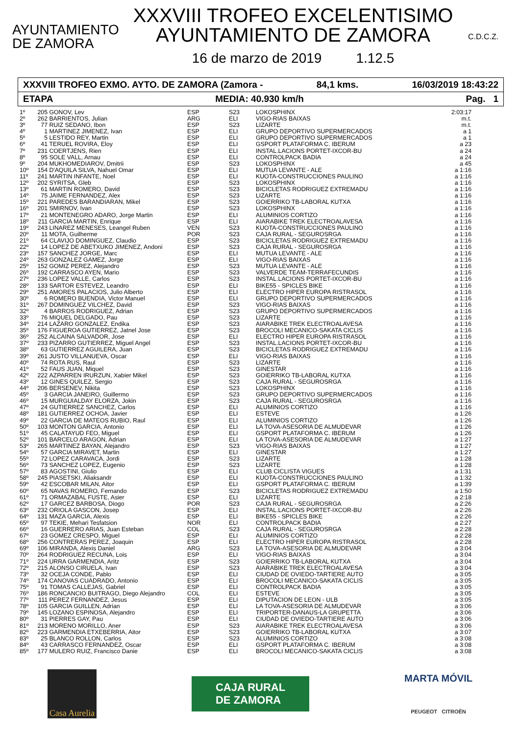AYUNTAMIENTO
DE ZAMORA
XXXVIII TROFEO EXCELENTISIMO
AYUNTAMIENTO DE ZAMORA
16 de marzo de 2019 1.12.5
C.D.C.Z.
XXXVIII TROFEO EXMO. AYTO. DE ZAMORA (Zamora - 84,1 kms. 16/03/2019 18:43:22
ETAPA MEDIA: 40.930 km/h Pag. 1
| 1º | 205 | GONOV, Lev | ESP | S23 | LOKOSPHINX | 2:03:17 |
| 2º | 262 | BARRIENTOS, Julian | ARG | ELI | VIGO-RIAS BAIXAS | m.t. |
| 3º | 77 | RUIZ SEDANO, Ibon | ESP | S23 | LIZARTE | m.t. |
| 4º | 1 | MARTINEZ JIMENEZ, Ivan | ESP | ELI | GRUPO DEPORTIVO SUPERMERCADOS | a 1 |
| 5º | 5 | LESTIDO REY, Martin | ESP | ELI | GRUPO DEPORTIVO SUPERMERCADOS | a 1 |
| 6º | 41 | TERUEL ROVIRA, Eloy | ESP | ELI | GSPORT PLATAFORMA C. IBERUM | a 23 |
| 7º | 231 | COERTJENS, Rien | ESP | ELI | INSTAL.LACIONS PORTET-IXCOR-BU | a 24 |
| 8º | 95 | SOLE VALL, Arnau | ESP | ELI | CONTROLPACK BADIA | a 24 |
| 9º | 204 | MUKHOMEDIAROV, Dmitrii | ESP | S23 | LOKOSPHINX | a 45 |
| 10º | 154 | D'AQUILA SILVA, Nahuel Omar | ESP | ELI | MUTUA LEVANTE - ALE | a 1:16 |
| 11º | 241 | MARTIN INFANTE, Noel | ESP | ELI | KUOTA-CONSTRUCCIONES PAULINO | a 1:16 |
| 12º | 202 | SYRITSA, Gleb | ESP | S23 | LOKOSPHINX | a 1:16 |
| 13º | 61 | MARTIN ROMERO, David | ESP | S23 | BICICLETAS RODRIGUEZ EXTREMADU | a 1:16 |
| 14º | 75 | JAIME FERNANDEZ, Alex | ESP | S23 | LIZARTE | a 1:16 |
| 15º | 221 | PAREDES BARANDIARAN, Mikel | ESP | S23 | GOIERRIKO TB-LABORAL KUTXA | a 1:16 |
| 16º | 201 | SMIRNOV, Ivan | ESP | S23 | LOKOSPHINX | a 1:16 |
| 17º | 21 | MONTENEGRO ADARO, Jorge Martin | ESP | ELI | ALUMINIOS CORTIZO | a 1:16 |
| 18º | 211 | GARCIA MARTIN, Enrique | ESP | ELI | AIARABIKE TREK ELECTROALAVESA | a 1:16 |
| 19º | 243 | LINAREZ MENESES, Leangel Ruben | VEN | S23 | KUOTA-CONSTRUCCIONES PAULINO | a 1:16 |
| 20º | 11 | MOTA, Guilherme | POR | S23 | CAJA RURAL - SEGUROSRGA | a 1:16 |
| 21º | 64 | CLAVIJO DOMINGUEZ, Claudio | ESP | S23 | BICICLETAS RODRIGUEZ EXTREMADU | a 1:16 |
| 22º | 14 | LOPEZ DE ABETXUKO JIMENEZ, Andoni | ESP | S23 | CAJA RURAL - SEGUROSRGA | a 1:16 |
| 23º | 157 | SANCHEZ JORGE, Marc | ESP | ELI | MUTUA LEVANTE - ALE | a 1:16 |
| 24º | 263 | GONZALEZ GAMEZ, Jorge | ESP | ELI | VIGO-RIAS BAIXAS | a 1:16 |
| 25º | 152 | GOMIZ PEREZ, Alejandro | ESP | S23 | MUTUA LEVANTE - ALE | a 1:16 |
| 26º | 192 | CARRASCO AYEN, Mario | ESP | S23 | VALVERDE TEAM-TERRAFECUNDIS | a 1:16 |
| 27º | 236 | LOPEZ VALLE, Carlos | ESP | S23 | INSTAL.LACIONS PORTET-IXCOR-BU | a 1:16 |
| 28º | 133 | SARTOR ESTEVEZ, Leandro | ESP | ELI | BIKE55 - SPICLES BIKE | a 1:16 |
| 29º | 251 | AMORES PALACIOS, Julio Alberto | ESP | ELI | ELECTRO HIPER EUROPA RISTRASOL | a 1:16 |
| 30º | 6 | ROMERO BUENDIA, Victor Manuel | ESP | ELI | GRUPO DEPORTIVO SUPERMERCADOS | a 1:16 |
| 31º | 267 | DOMINGUEZ VILCHEZ, David | ESP | S23 | VIGO-RIAS BAIXAS | a 1:16 |
| 32º | 4 | BARROS RODRIGUEZ, Adrian | ESP | S23 | GRUPO DEPORTIVO SUPERMERCADOS | a 1:16 |
| 33º | 76 | MIQUEL DELGADO, Pau | ESP | S23 | LIZARTE | a 1:16 |
| 34º | 214 | LAZARO GONZALEZ, Endika | ESP | S23 | AIARABIKE TREK ELECTROALAVESA | a 1:16 |
| 35º | 176 | FIGUEROA GUTIERREZ, Jatnel Jose | ESP | S23 | BROCOLI MECANICO-SAKATA CICLIS | a 1:16 |
| 36º | 252 | ALCAINA SALVADOR, Jose | ESP | ELI | ELECTRO HIPER EUROPA RISTRASOL | a 1:16 |
| 37º | 233 | PIZARRO GUTIERREZ, Miguel Angel | ESP | S23 | INSTAL.LACIONS PORTET-IXCOR-BU | a 1:16 |
| 38º | 63 | GUTIERREZ AGUILERA, Juan | ESP | S23 | BICICLETAS RODRIGUEZ EXTREMADU | a 1:16 |
| 39º | 261 | JUSTO VILLANUEVA, Oscar | ESP | ELI | VIGO-RIAS BAIXAS | a 1:16 |
| 40º | 74 | ROTA RUS, Raul | ESP | S23 | LIZARTE | a 1:16 |
| 41º | 52 | FAUS JUAN, Miquel | ESP | S23 | GINESTAR | a 1:16 |
| 42º | 222 | AZPARREN IRURZUN, Xabier Mikel | ESP | S23 | GOIERRIKO TB-LABORAL KUTXA | a 1:16 |
| 43º | 12 | GINES QUILEZ, Sergio | ESP | S23 | CAJA RURAL - SEGUROSRGA | a 1:16 |
| 44º | 206 | BERSENEV, Nikita | ESP | S23 | LOKOSPHINX | a 1:16 |
| 45º | 3 | GARCIA JANEIRO, Guillermo | ESP | S23 | GRUPO DEPORTIVO SUPERMERCADOS | a 1:16 |
| 46º | 15 | MURGUIALDAY ELORZA, Jokin | ESP | S23 | CAJA RURAL - SEGUROSRGA | a 1:16 |
| 47º | 24 | GUTIERREZ SANCHEZ, Carlos | ESP | ELI | ALUMINIOS CORTIZO | a 1:16 |
| 48º | 181 | GUTIERREZ OCHOA, Javier | ESP | ELI | ESTEVE | a 1:26 |
| 49º | 22 | GARCIA DE MATEOS RUBIO, Raul | ESP | ELI | ALUMINIOS CORTIZO | a 1:26 |
| 50º | 103 | MONTON GARCIA, Antonio | ESP | ELI | LA TOVA-ASESORIA DE ALMUDEVAR | a 1:26 |
| 51º | 45 | CALATAYUD FEO, Miguel | ESP | ELI | GSPORT PLATAFORMA C. IBERUM | a 1:26 |
| 52º | 101 | BARCELO ARAGON, Adrian | ESP | ELI | LA TOVA-ASESORIA DE ALMUDEVAR | a 1:27 |
| 53º | 265 | MARTINEZ BAYAN, Alejandro | ESP | S23 | VIGO-RIAS BAIXAS | a 1:27 |
| 54º | 57 | GARCIA MIRAVET, Martin | ESP | ELI | GINESTAR | a 1:27 |
| 55º | 72 | LOPEZ CARAVACA, Jordi | ESP | S23 | LIZARTE | a 1:28 |
| 56º | 73 | SANCHEZ LOPEZ, Eugenio | ESP | S23 | LIZARTE | a 1:28 |
| 57º | 83 | AGOSTINI, Giulio | ESP | ELI | CLUB CICLISTA VIGUES | a 1:31 |
| 58º | 245 | PIASETSKI, Aliaksandr | ESP | ELI | KUOTA-CONSTRUCCIONES PAULINO | a 1:32 |
| 59º | 42 | ESCOBAR MILAN, Aitor | ESP | ELI | GSPORT PLATAFORMA C. IBERUM | a 1:39 |
| 60º | 65 | NAVAS ROMERO, Fernando | ESP | S23 | BICICLETAS RODRIGUEZ EXTREMADU | a 1:50 |
| 61º | 71 | ORMAZABAL FUSTE, Asier | ESP | ELI | LIZARTE | a 2:18 |
| 62º | 17 | GARCEZ BARBOSA, Diogo | POR | S23 | CAJA RURAL - SEGUROSRGA | a 2:26 |
| 63º | 232 | ORIOLA GASCON, Josep | ESP | ELI | INSTAL.LACIONS PORTET-IXCOR-BU | a 2:26 |
| 64º | 131 | MAZA GARCIA, Alexis | ESP | ELI | BIKE55 - SPICLES BIKE | a 2:26 |
| 65º | 97 | TEKIE, Mehari Tesfatsion | NOR | ELI | CONTROLPACK BADIA | a 2:27 |
| 66º | 16 | GUERRERO ARIAS, Juan Esteban | COL | S23 | CAJA RURAL - SEGUROSRGA | a 2:28 |
| 67º | 23 | GOMEZ CRESPO, Miguel | ESP | ELI | ALUMINIOS CORTIZO | a 2:28 |
| 68º | 256 | CONTRERAS PEREZ, Joaquin | ESP | ELI | ELECTRO HIPER EUROPA RISTRASOL | a 2:28 |
| 69º | 106 | MIRANDA, Alexis Daniel | ARG | S23 | LA TOVA-ASESORIA DE ALMUDEVAR | a 3:04 |
| 70º | 264 | RODRIGUEZ RECUNA, Lois | ESP | ELI | VIGO-RIAS BAIXAS | a 3:04 |
| 71º | 224 | URRA GARMENDIA, Aritz | ESP | S23 | GOIERRIKO TB-LABORAL KUTXA | a 3:04 |
| 72º | 215 | ALONSO CIRUELA, Ivan | ESP | S23 | AIARABIKE TREK ELECTROALAVESA | a 3:04 |
| 73º | 32 | OCEJA CONDE, Pablo | ESP | ELI | CIUDAD DE OVIEDO-TARTIERE AUTO | a 3:05 |
| 74º | 174 | CANOVAS CUADRADO, Antonio | ESP | ELI | BROCOLI MECANICO-SAKATA CICLIS | a 3:05 |
| 75º | 91 | TOMAS CALLEJAS, Gabriel | ESP | ELI | CONTROLPACK BADIA | a 3:05 |
| 76º | 186 | RONCANCIO BUITRAGO, Diego Alejandro | COL | ELI | ESTEVE | a 3:05 |
| 77º | 111 | PEREZ FERNANDEZ, Jesus | ESP | ELI | DIPUTACION DE LEON - ULB | a 3:05 |
| 78º | 105 | GARCIA GUILLEN, Adrian | ESP | ELI | LA TOVA-ASESORIA DE ALMUDEVAR | a 3:06 |
| 79º | 145 | LOZANO ESPINOSA, Alejandro | ESP | ELI | TRIPORTER-DANAUS-LA GRUPETTA | a 3:06 |
| 80º | 31 | PIERRES GAY, Pau | ESP | ELI | CIUDAD DE OVIEDO-TARTIERE AUTO | a 3:06 |
| 81º | 213 | MORENO MORILLO, Aner | ESP | S23 | AIARABIKE TREK ELECTROALAVESA | a 3:06 |
| 82º | 223 | GARMENDIA ETXEBERRIA, Aitor | ESP | S23 | GOIERRIKO TB-LABORAL KUTXA | a 3:07 |
| 83º | 25 | BLANCO ROLLON, Carlos | ESP | S23 | ALUMINIOS CORTIZO | a 3:08 |
| 84º | 43 | CARRASCO FERNANDEZ, Oscar | ESP | ELI | GSPORT PLATAFORMA C. IBERUM | a 3:08 |
| 85º | 177 | MULERO RUIZ, Francisco Danie | ESP | ELI | BROCOLI MECANICO-SAKATA CICLIS | a 3:08 |
Casa Aurelia
CAJA RURAL
DE ZAMORA
MARTA MÓVIL
PEUGEOT CITROËN